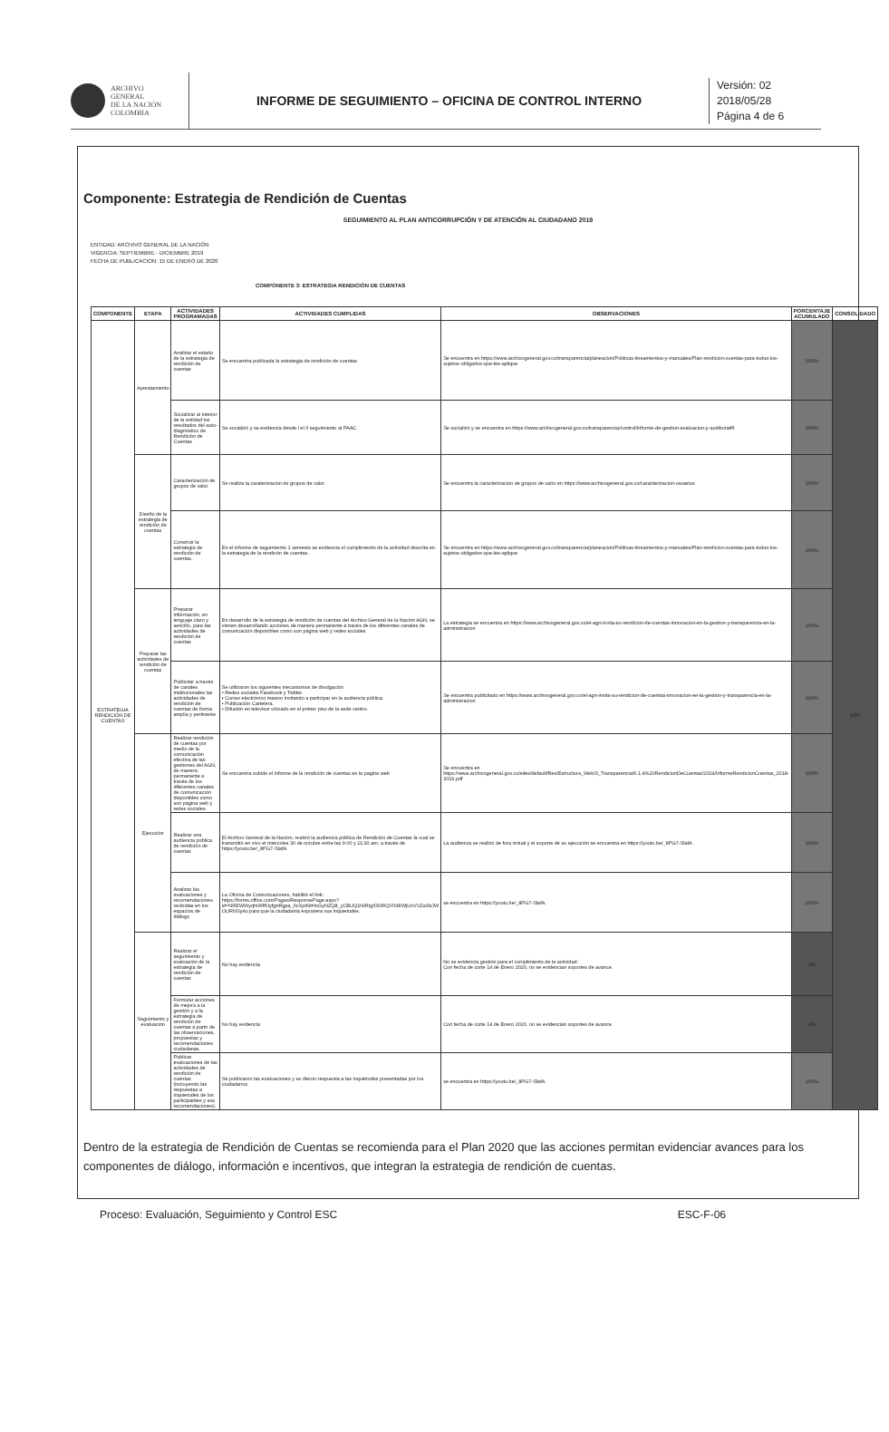ARCHIVO
GENERAL
DE LA NACIÓN
COLOMBIA
INFORME DE SEGUIMIENTO – OFICINA DE CONTROL INTERNO
Versión: 02
2018/05/28
Página 4 de 6
Componente: Estrategia de Rendición de Cuentas
SEGUIMIENTO AL PLAN ANTICORRUPCIÓN Y DE ATENCIÓN AL CIUDADANO 2019
ENTIDAD: ARCHIVO GENERAL DE LA NACIÓN
VIGENCIA: SEPTIEMBRE - DICIEMBRE 2019
FECHA DE PUBLICACION: 15 DE ENERO DE 2020
COMPONENTE 3: ESTRATEGIA RENDICIÓN DE CUENTAS
| COMPONENTE | ETAPA | ACTIVIDADES PROGRAMADAS | ACTIVIDADES CUMPLIDAS | OBSERVACIONES | PORCENTAJE ACUMULADO | CONSOLIDADO |
| --- | --- | --- | --- | --- | --- | --- |
| ESTRATEGIA RENDICIÓN DE CUENTAS | Aprestamiento | Analizar el estado de la estrategia de rendición de cuentas | Se encuentra publicada la estrategia de rendición de cuentas | Se encuentra en https://www.archivogeneral.gov.co/transparencia/planeacion/Politicas-lineamientos-y-manuales/Plan-rendicion-cuentas-para-todos-los-sujetos-obligados-que-les-aplique | 100% | 83% |
| | | Socializar al interior de la entidad los resultados del auto-diagnóstico de Rendición de Cuentas | Se socializó y se evidencia desde l el II seguimiento al PAAC | Se socializó y se encuentra en https://www.archivogeneral.gov.co/transparencia/control/Informe-de-gestion-evaluacion-y-auditoria#5 | 100% | |
| | Diseño de la estrategia de rendición de cuentas | Caracterización de grupos de valor | Se realiza la caraterizacion de grupos de valor | Se encuentra la caracterizacion de grupos de valor en https://www.archivogeneral.gov.co/caracterizacion-usuarios | 100% | |
| | | Construir la estrategia de rendición de cuentas. | En el informe de seguimiento 1 semeste se evidencia el cumplimiento de la actividad descrita en la estrategia de la rendicón de cuentas. | Se encuentra en https://www.archivogeneral.gov.co/transparencia/planeacion/Politicas-lineamientos-y-manuales/Plan-rendicion-cuentas-para-todos-los-sujetos-obligados-que-les-aplique | 100% | |
| | Preparar las actividades de rendición de cuentas | Preparar información, en lenguaje claro y sencillo, para las actividades de rendición de cuentas | En desarrollo de la estrategia de rendición de cuentas del Archivo General de la Nación AGN, se vienen desarrollando acciones de manera permanente a través de los diferentes canales de comunicación disponibles como son página web y redes sociales | La estrategia se encuentra en https://www.archivogeneral.gov.co/el-agn-invita-su-rendicion-de-cuentas-innovacion-en-la-gestion-y-transparencia-en-la-administracion | 100% | |
| | | Publicitar a través de canales institucionales las actividades de rendición de cuentas de forma amplia y pertinente. | Se utilizaron los siguientes mecanismos de divulgación • Redes sociales Facebook y Twitter. • Correo electrónico masivo invitando a participar en la audiencia pública. • Publicación Cartelera. • Difusión en televisor ubicado en el primer piso de la sede centro. | Se encuentra publicitado en https://www.archivogeneral.gov.co/el-agn-invita-su-rendicion-de-cuentas-innovacion-en-la-gestion-y-transparencia-en-la-administracion | 100% | |
| | Ejecución | Realizar rendición de cuentas por medio de la comunicación efectiva de las gestiones del AGN, de manera permanente a través de los diferentes canales de comunicación disponibles como son página web y redes sociales. | Se encuentra subido el informe de la rendición de cuentas en la pagina web | Se encuentra en https://www.archivogeneral.gov.co/sites/default/files/Estructura_Web/3_Transparencia/6.1.4%20RendicionDeCuentas/2019/InformeRendicionCuentas_2018-2019.pdf | 100% | |
| | | Realizar una audiencia pública de rendición de cuentas | El Archivo General de la Nación, realizó la audiencia pública de Rendición de Cuentas la cual se transmitió en vivo el miércoles 30 de octubre entre las 9:00 y 11:30 am. a través de https://youtu.be/_8PG7-SlafA. | La audiencia se realizó de fora virtual y el soporte de su ejecución se encuentra en https://youtu.be/_8PG7-SlafA. | 100% | |
| | | Analizar las evaluaciones y recomendaciones recibidas en los espacios de diálogo | La Oficina de Comunicaciones, habilitó el link: https://forms.office.com/Pages/ResponsePage.aspx?id=NREWWyqh0KffOyfgbRgpa_6cXpIt9tHnGyNZQ8_yCBUQ1NIRIg5S0RQV09EWjUxVVZaSkJW OURNSy4u para que la ciudadania expusiera sus inquietudes. | se encuentra en https://youtu.be/_8PG7-SlafA. | 100% | |
| | Seguimiento y evaluación | Realizar el seguimiento y evaluación de la estrategia de rendición de cuentas | No hay evidencia | No se evidencia gestión para el cumplimiento de la actividad. Con fecha de corte 14 de Enero 2020, no se evidencian soportes de avance. | 0% | |
| | | Formular acciones de mejora a la gestión y a la estrategia de rendición de cuentas a partir de las observaciones, propuestas y recomendaciones ciudadanas. | No hay evidencia | Con fecha de corte 14 de Enero 2020, no se evidencian soportes de avance. | 0% | |
| | | Publicar evaluaciones de las actividades de rendición de cuentas (incluyendo las respuestas a inquietudes de los participantes y sus recomendaciones). | Se publicaron las evaluaciones y se dieron respuesta a las inquietudes presentadas por los ciudadanos. | se encuentra en https://youtu.be/_8PG7-SlafA. | 100% | |
Dentro de la estrategia de Rendición de Cuentas se recomienda para el Plan 2020 que las acciones permitan evidenciar avances para los componentes de diálogo, información e incentivos, que integran la estrategia de rendición de cuentas.
Proceso: Evaluación, Seguimiento y Control ESC ESC-F-06